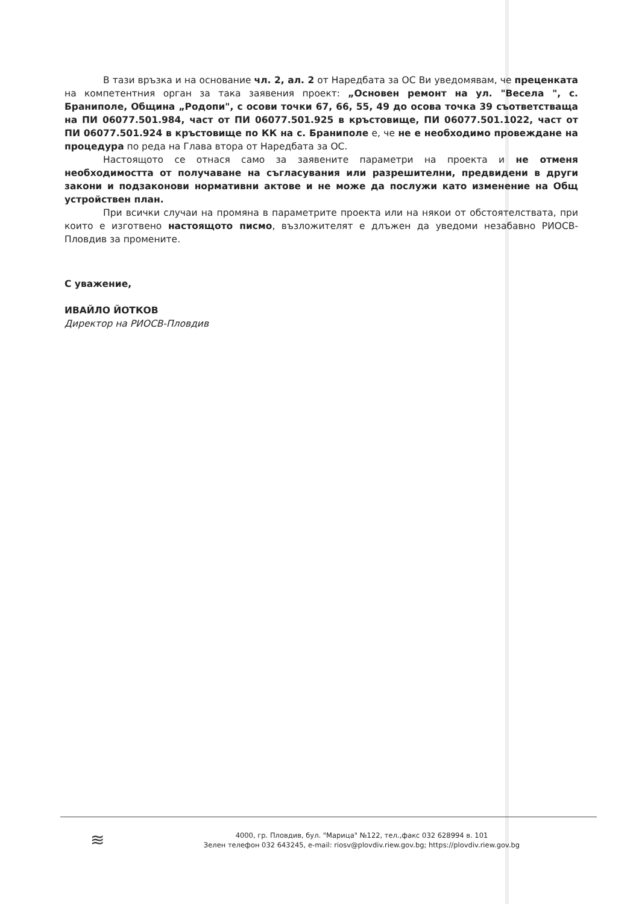В тази връзка и на основание чл. 2, ал. 2 от Наредбата за ОС Ви уведомявам, че преценката на компетентния орган за така заявения проект: „Основен ремонт на ул. "Весела ", с. Браниполе, Община „Родопи", с осови точки 67, 66, 55, 49 до осова точка 39 съответстваща на ПИ 06077.501.984, част от ПИ 06077.501.925 в кръстовище, ПИ 06077.501.1022, част от ПИ 06077.501.924 в кръстовище по КК на с. Браниполе е, че не е необходимо провеждане на процедура по реда на Глава втора от Наредбата за ОС.
Настоящото се отнася само за заявените параметри на проекта и не отменя необходимостта от получаване на съгласувания или разрешителни, предвидени в други закони и подзаконови нормативни актове и не може да послужи като изменение на Общ устройствен план.
При всички случаи на промяна в параметрите проекта или на някои от обстоятелствата, при които е изготвено настоящото писмо, възложителят е длъжен да уведоми незабавно РИОСВ-Пловдив за промените.
С уважение,
ИВАЙЛО ЙОТКОВ
Директор на РИОСВ-Пловдив
≋
4000, гр. Пловдив, бул. "Марица" №122, тел.,факс 032 628994 в. 101
Зелен телефон 032 643245, e-mail: riosv@plovdiv.riew.gov.bg; https://plovdiv.riew.gov.bg